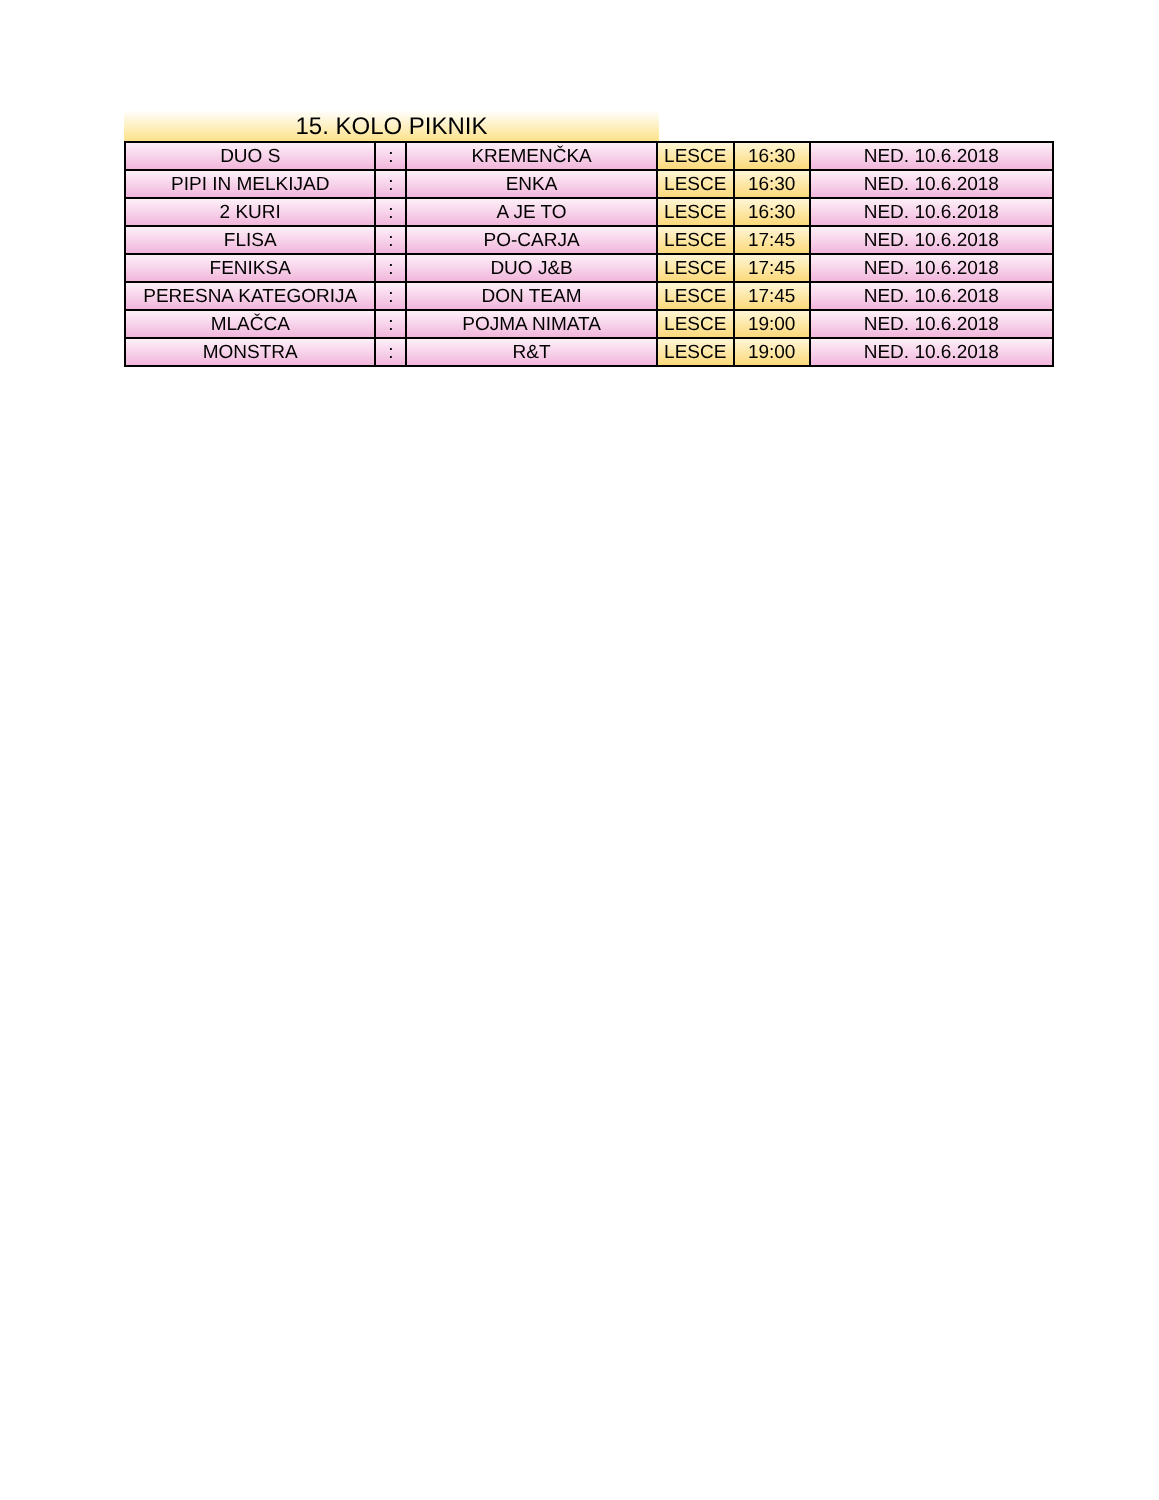15. KOLO PIKNIK
| DUO S | : | KREMENČKA | LESCE | 16:30 | NED. 10.6.2018 |
| PIPI IN MELKIJAD | : | ENKA | LESCE | 16:30 | NED. 10.6.2018 |
| 2 KURI | : | A JE TO | LESCE | 16:30 | NED. 10.6.2018 |
| FLISA | : | PO-CARJA | LESCE | 17:45 | NED. 10.6.2018 |
| FENIKSA | : | DUO J&B | LESCE | 17:45 | NED. 10.6.2018 |
| PERESNA KATEGORIJA | : | DON TEAM | LESCE | 17:45 | NED. 10.6.2018 |
| MLAČCA | : | POJMA NIMATA | LESCE | 19:00 | NED. 10.6.2018 |
| MONSTRA | : | R&T | LESCE | 19:00 | NED. 10.6.2018 |